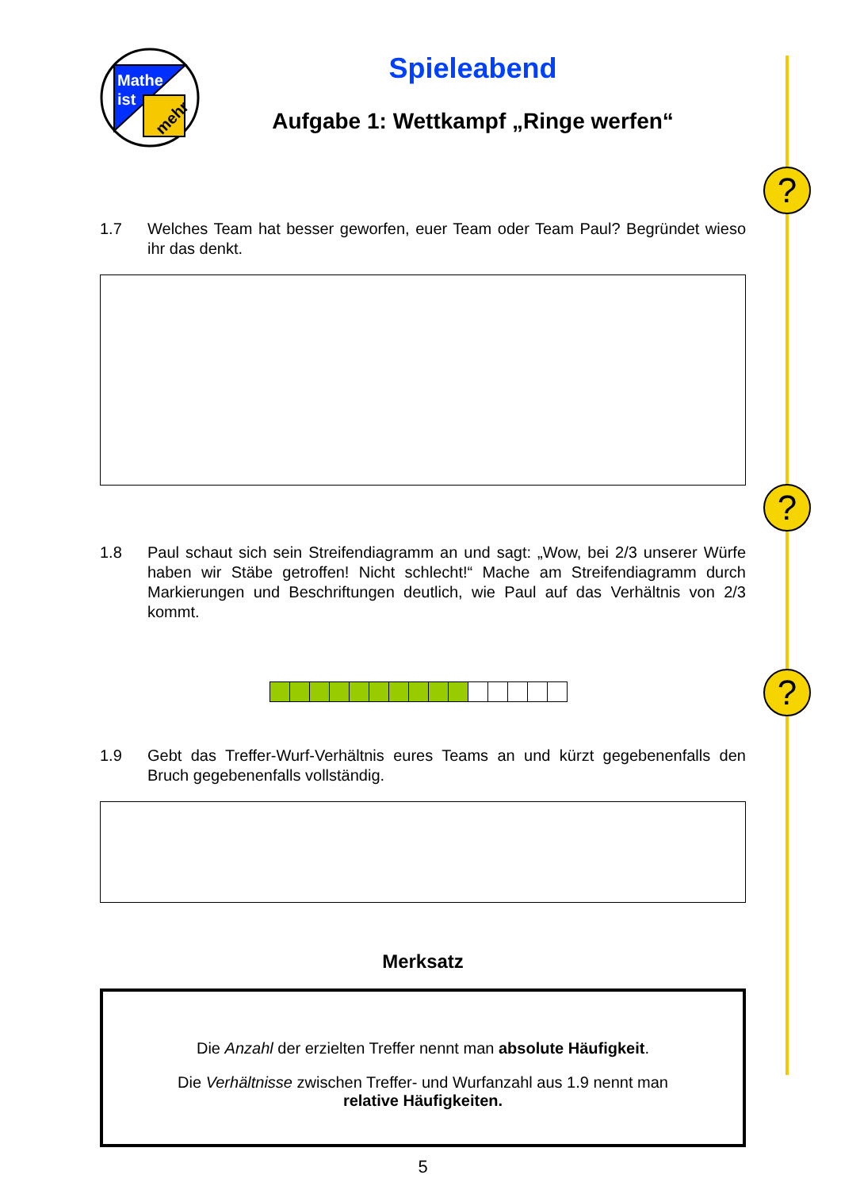?
?
?
Mathe
ist
mehr
Spieleabend
Aufgabe 1: Wettkampf „Ringe werfen“
1.7 Welches Team hat besser geworfen, euer Team oder Team Paul? Begründet wieso ihr das denkt.
1.8 Paul schaut sich sein Streifendiagramm an und sagt: „Wow, bei 2/3 unserer Würfe haben wir Stäbe getroffen! Nicht schlecht!“ Mache am Streifendiagramm durch Markierungen und Beschriftungen deutlich, wie Paul auf das Verhältnis von 2/3 kommt.
1.9 Gebt das Treffer-Wurf-Verhältnis eures Teams an und kürzt gegebenenfalls den Bruch gegebenenfalls vollständig.
Merksatz
Die Anzahl der erzielten Treffer nennt man absolute Häufigkeit.
Die Verhältnisse zwischen Treffer- und Wurfanzahl aus 1.9 nennt man
relative Häufigkeiten.
5